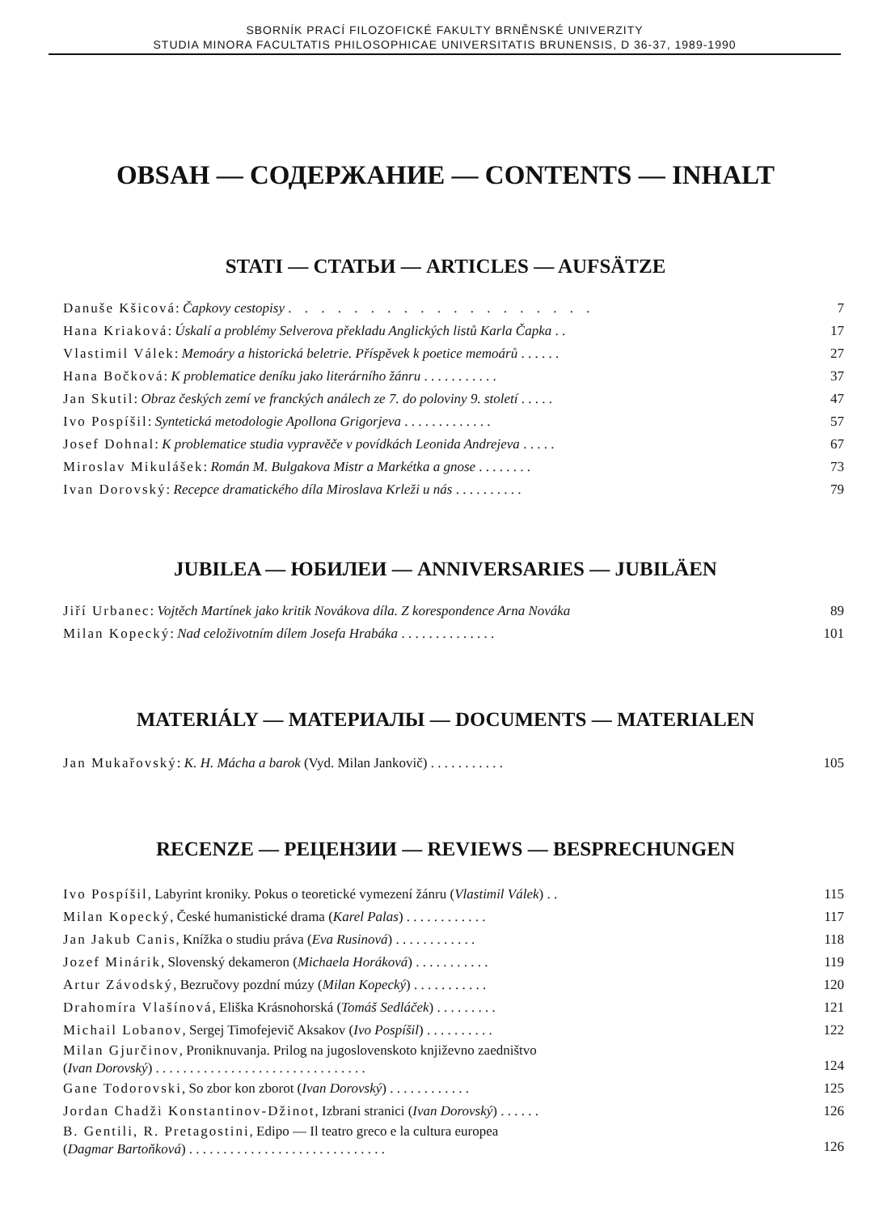SBORNÍK PRACÍ FILOZOFICKÉ FAKULTY BRNĚNSKÉ UNIVERZITY
STUDIA MINORA FACULTATIS PHILOSOPHICAE UNIVERSITATIS BRUNENSIS, D 36-37, 1989-1990
OBSAH — СОДЕРЖАНИЕ — CONTENTS — INHALT
STATI — СТАТЬИ — ARTICLES — AUFSÄTZE
| Danuše Kšicová : Čapkovy cestopisy . . . . . . . . . . . . . . . . . . . | 7 |
| Hana Kriaková : Úskalí a problémy Selverova překladu Anglických listů Karla Čapka . . | 17 |
| Vlastimil Válek : Memoáry a historická beletrie. Příspěvek k poetice memoárů . . . . . . | 27 |
| Hana Bočková : K problematice deníku jako literárního žánru . . . . . . . . . . . | 37 |
| Jan Skutil : Obraz českých zemí ve franckých análech ze 7. do poloviny 9. století . . . . . | 47 |
| Ivo Pospíšil : Syntetická metodologie Apollona Grigorjeva . . . . . . . . . . . . . | 57 |
| Josef Dohnal : K problematice studia vypravěče v povídkách Leonida Andrejeva . . . . . | 67 |
| Miroslav Mikulášek : Román M. Bulgakova Mistr a Markétka a gnose . . . . . . . . | 73 |
| Ivan Dorovský : Recepce dramatického díla Miroslava Krleži u nás . . . . . . . . . . | 79 |
JUBILEA — ЮБИЛЕИ — ANNIVERSARIES — JUBILÄEN
| Jiří Urbanec : Vojtěch Martínek jako kritik Novákova díla. Z korespondence Arna Nováka | 89 |
| Milan Kopecký : Nad celoživotním dílem Josefa Hrabáka . . . . . . . . . . . . . . | 101 |
MATERIÁLY — МАТЕРИАЛЫ — DOCUMENTS — MATERIALEN
| Jan Mukařovský : K. H. Mácha a barok (Vyd. Milan Jankovič) . . . . . . . . . . . | 105 |
RECENZE — РЕЦЕНЗИИ — REVIEWS — BESPRECHUNGEN
| Ivo Pospíšil , Labyrint kroniky. Pokus o teoretické vymezení žánru ( Vlastimil Válek ) . . | 115 |
| Milan Kopecký , České humanistické drama ( Karel Palas ) . . . . . . . . . . . . | 117 |
| Jan Jakub Canis , Knížka o studiu práva ( Eva Rusinová ) . . . . . . . . . . . . | 118 |
| Jozef Minárik , Slovenský dekameron ( Michaela Horáková ) . . . . . . . . . . . | 119 |
| Artur Závodský , Bezručovy pozdní múzy ( Milan Kopecký ) . . . . . . . . . . . | 120 |
| Drahomíra Vlašínová , Eliška Krásnohorská ( Tomáš Sedláček ) . . . . . . . . . | 121 |
| Michail Lobanov , Sergej Timofejevič Aksakov ( Ivo Pospíšil ) . . . . . . . . . . | 122 |
| Milan Gjurčinov , Proniknuvanja. Prilog na jugoslovenskoto književno zaedništvo ( Ivan Dorovský ) . . . . . . . . . . . . . . . . . . . . . . . . . . . . . . . | 124 |
| Gane Todorovski , So zbor kon zborot ( Ivan Dorovský ) . . . . . . . . . . . . | 125 |
| Jordan Chadži Konstantinov-Džinot , Izbrani stranici ( Ivan Dorovský ) . . . . . . | 126 |
| B. Gentili, R. Pretagostini , Edipo — Il teatro greco e la cultura europea ( Dagmar Bartoňková ) . . . . . . . . . . . . . . . . . . . . . . . . . . . . . | 126 |